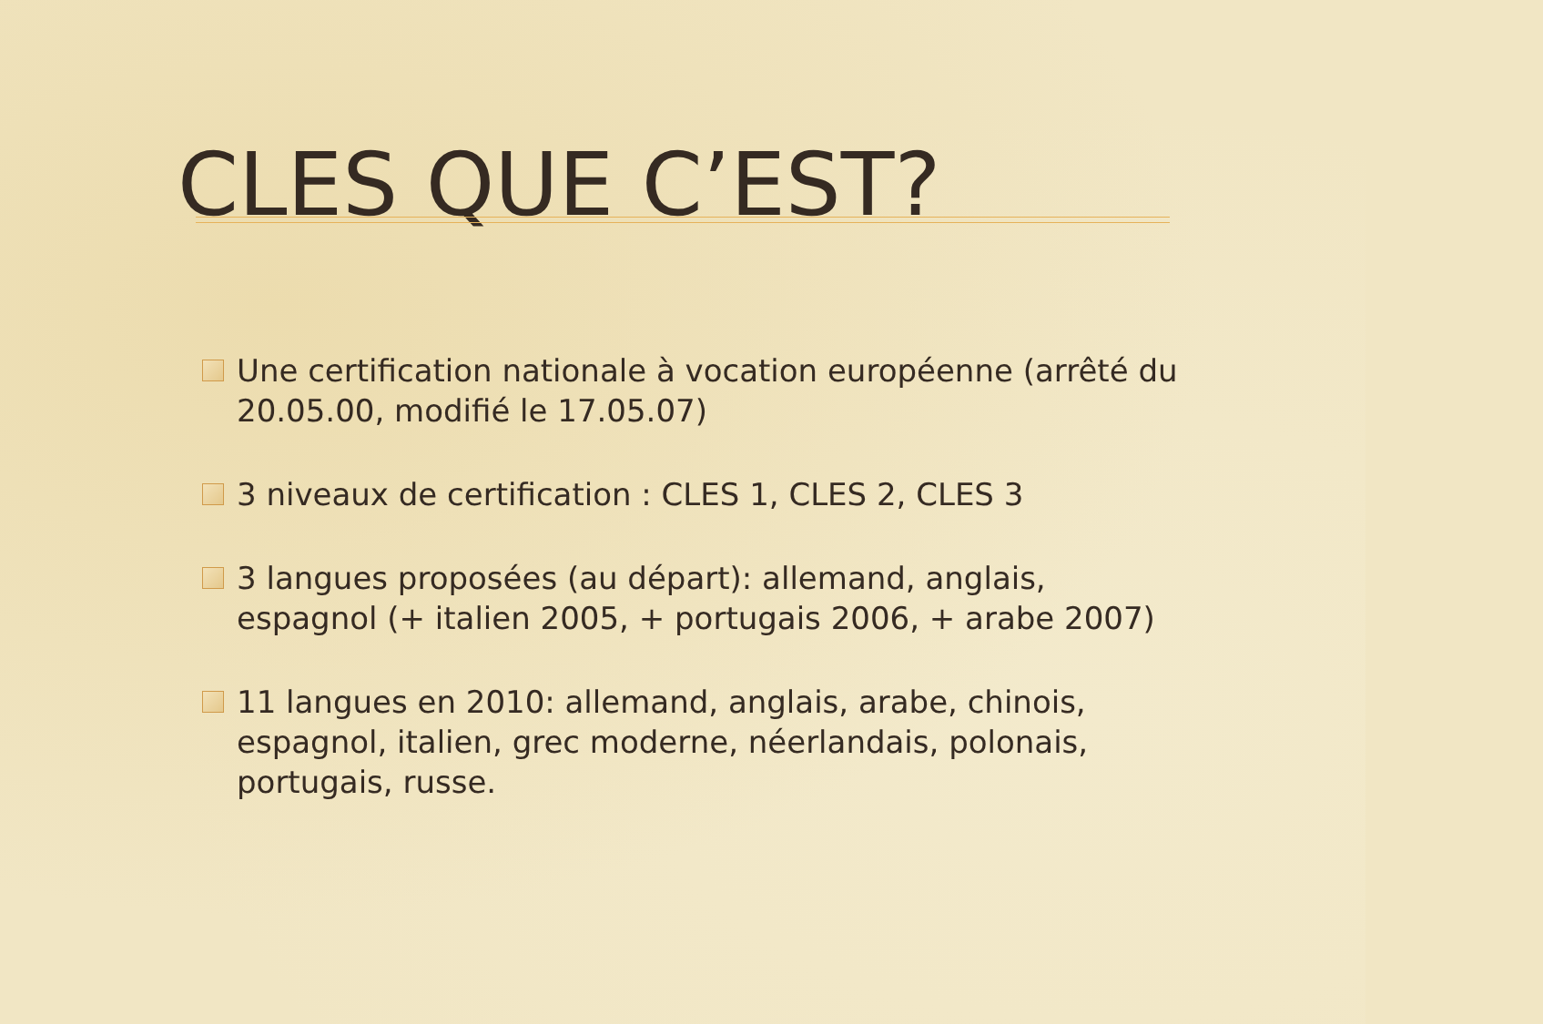CLES QUE C’EST?
Une certification nationale à vocation européenne (arrêté du 20.05.00, modifié le 17.05.07)
3 niveaux de certification : CLES 1, CLES 2, CLES 3
3 langues proposées (au départ): allemand, anglais, espagnol (+ italien 2005, + portugais 2006, + arabe 2007)
11 langues en 2010: allemand, anglais, arabe, chinois, espagnol, italien, grec moderne, néerlandais, polonais, portugais, russe.